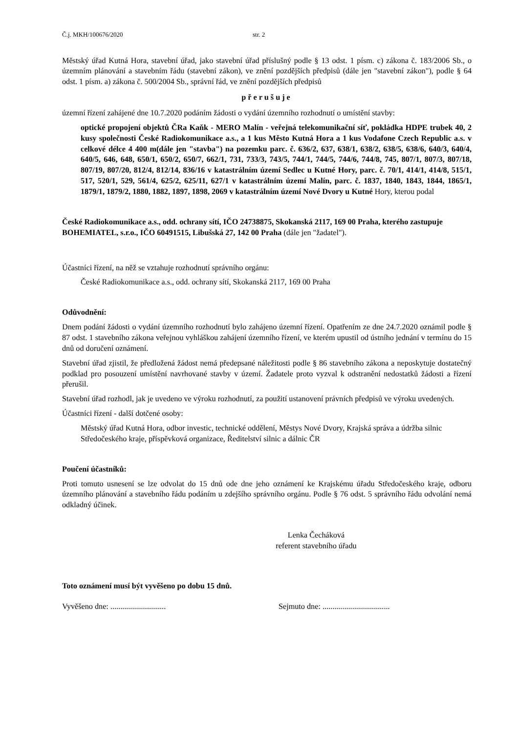Č.j. MKH/100676/2020 str. 2
Městský úřad Kutná Hora, stavební úřad, jako stavební úřad příslušný podle § 13 odst. 1 písm. c) zákona č. 183/2006 Sb., o územním plánování a stavebním řádu (stavební zákon), ve znění pozdějších předpisů (dále jen "stavební zákon"), podle § 64 odst. 1 písm. a) zákona č. 500/2004 Sb., správní řád, ve znění pozdějších předpisů
přerušuje
územní řízení zahájené dne 10.7.2020 podáním žádosti o vydání územního rozhodnutí o umístění stavby:
optické propojení objektů ČRa Kaňk - MERO Malín - veřejná telekomunikační síť, pokládka HDPE trubek 40, 2 kusy společnosti České Radiokomunikace a.s., a 1 kus Město Kutná Hora a 1 kus Vodafone Czech Republic a.s. v celkové délce 4 400 m(dále jen "stavba") na pozemku parc. č. 636/2, 637, 638/1, 638/2, 638/5, 638/6, 640/3, 640/4, 640/5, 646, 648, 650/1, 650/2, 650/7, 662/1, 731, 733/3, 743/5, 744/1, 744/5, 744/6, 744/8, 745, 807/1, 807/3, 807/18, 807/19, 807/20, 812/4, 812/14, 836/16 v katastrálním území Sedlec u Kutné Hory, parc. č. 70/1, 414/1, 414/8, 515/1, 517, 520/1, 529, 561/4, 625/2, 625/11, 627/1 v katastrálním území Malín, parc. č. 1837, 1840, 1843, 1844, 1865/1, 1879/1, 1879/2, 1880, 1882, 1897, 1898, 2069 v katastrálním území Nové Dvory u Kutné Hory, kterou podal
České Radiokomunikace a.s., odd. ochrany sítí, IČO 24738875, Skokanská 2117, 169 00 Praha, kterého zastupuje BOHEMIATEL, s.r.o., IČO 60491515, Libušská 27, 142 00 Praha (dále jen "žadatel").
Účastníci řízení, na něž se vztahuje rozhodnutí správního orgánu:
České Radiokomunikace a.s., odd. ochrany sítí, Skokanská 2117, 169 00 Praha
Odůvodnění:
Dnem podání žádosti o vydání územního rozhodnutí bylo zahájeno územní řízení. Opatřením ze dne 24.7.2020 oznámil podle § 87 odst. 1 stavebního zákona veřejnou vyhláškou zahájení územního řízení, ve kterém upustil od ústního jednání v termínu do 15 dnů od doručení oznámení.
Stavební úřad zjistil, že předložená žádost nemá předepsané náležitosti podle § 86 stavebního zákona a neposkytuje dostatečný podklad pro posouzení umístění navrhované stavby v území. Žadatele proto vyzval k odstranění nedostatků žádosti a řízení přerušil.
Stavební úřad rozhodl, jak je uvedeno ve výroku rozhodnutí, za použití ustanovení právních předpisů ve výroku uvedených.
Účastníci řízení - další dotčené osoby:
Městský úřad Kutná Hora, odbor investic, technické oddělení, Městys Nové Dvory, Krajská správa a údržba silnic Středočeského kraje, příspěvková organizace, Ředitelství silnic a dálnic ČR
Poučení účastníků:
Proti tomuto usnesení se lze odvolat do 15 dnů ode dne jeho oznámení ke Krajskému úřadu Středočeského kraje, odboru územního plánování a stavebního řádu podáním u zdejšího správního orgánu. Podle § 76 odst. 5 správního řádu odvolání nemá odkladný účinek.
Lenka Čecháková
referent stavebního úřadu
Toto oznámení musí být vyvěšeno po dobu 15 dnů.
Vyvěšeno dne: ............................ Sejmuto dne: ..................................